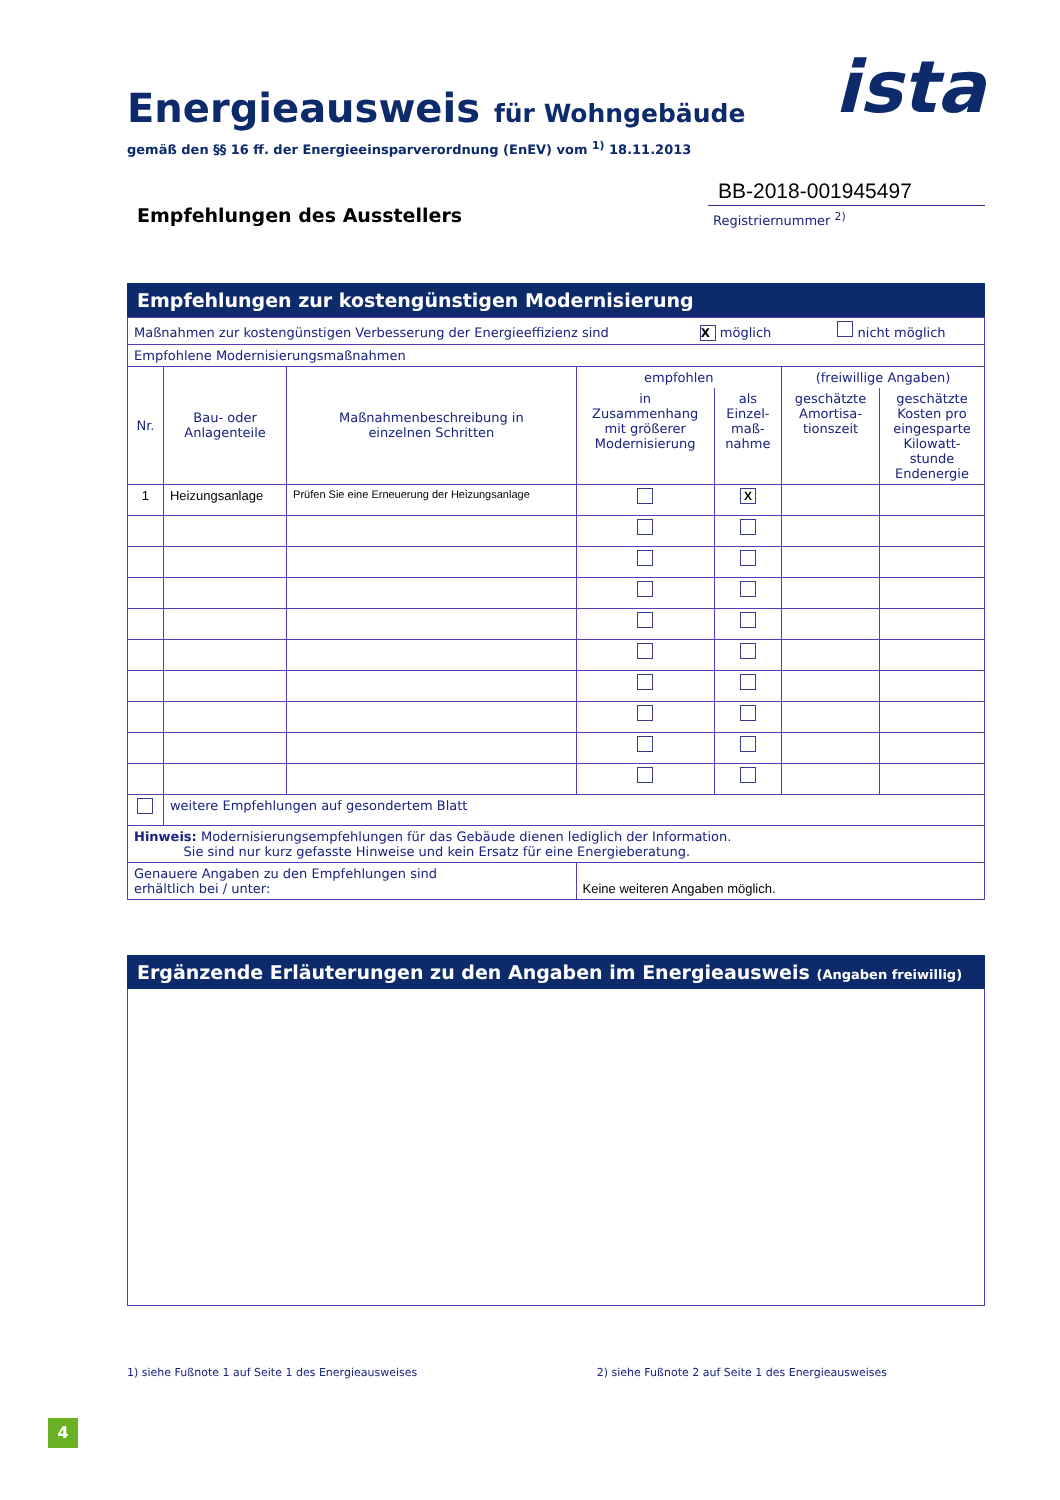ista
Energieausweis für Wohngebäude
gemäß den §§ 16 ff. der Energieeinsparverordnung (EnEV) vom <sup>1)</sup> 18.11.2013
Empfehlungen des Ausstellers
BB-2018-001945497
Registriernummer <sup>2)</sup>
Empfehlungen zur kostengünstigen Modernisierung
| Maßnahmen zur kostengünstigen Verbesserung der Energieeffizienz sind X möglich nicht möglich | | | | | | |
| Empfohlene Modernisierungsmaßnahmen | | | | | | |
| Nr. | Bau- oder Anlagenteile | Maßnahmenbeschreibung in einzelnen Schritten | empfohlen | | (freiwillige Angaben) | |
| | | | in Zusammenhang mit größerer Modernisierung | als Einzel- maß- nahme | geschätzte Amortisa- tionszeit | geschätzte Kosten pro eingesparte Kilowatt- stunde Endenergie |
| 1 | Heizungsanlage | Prüfen Sie eine Erneuerung der Heizungsanlage | | X | | |
| | weitere Empfehlungen auf gesondertem Blatt | | | | | |
| Hinweis: Modernisierungsempfehlungen für das Gebäude dienen lediglich der Information. Sie sind nur kurz gefasste Hinweise und kein Ersatz für eine Energieberatung. | | | | | | |
| Genauere Angaben zu den Empfehlungen sind erhältlich bei / unter: | | | Keine weiteren Angaben möglich. | | | |
Ergänzende Erläuterungen zu den Angaben im Energieausweis (Angaben freiwillig)
1) siehe Fußnote 1 auf Seite 1 des Energieausweises 2) siehe Fußnote 2 auf Seite 1 des Energieausweises
4